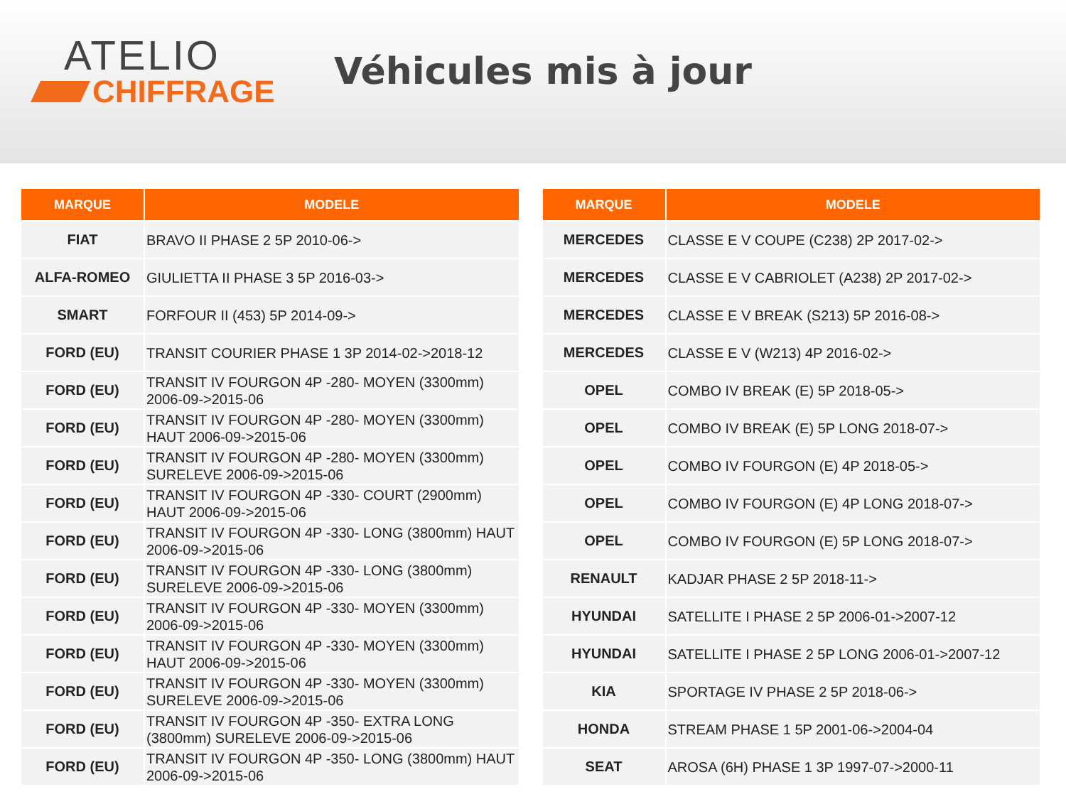ATELIO
CHIFFRAGE
Véhicules mis à jour
| MARQUE | MODELE |
| --- | --- |
| FIAT | BRAVO II PHASE 2 5P 2010-06-> |
| ALFA-ROMEO | GIULIETTA II PHASE 3 5P 2016-03-> |
| SMART | FORFOUR II (453) 5P 2014-09-> |
| FORD (EU) | TRANSIT COURIER PHASE 1 3P 2014-02->2018-12 |
| FORD (EU) | TRANSIT IV FOURGON 4P -280- MOYEN (3300mm) 2006-09->2015-06 |
| FORD (EU) | TRANSIT IV FOURGON 4P -280- MOYEN (3300mm) HAUT 2006-09->2015-06 |
| FORD (EU) | TRANSIT IV FOURGON 4P -280- MOYEN (3300mm) SURELEVE 2006-09->2015-06 |
| FORD (EU) | TRANSIT IV FOURGON 4P -330- COURT (2900mm) HAUT 2006-09->2015-06 |
| FORD (EU) | TRANSIT IV FOURGON 4P -330- LONG (3800mm) HAUT 2006-09->2015-06 |
| FORD (EU) | TRANSIT IV FOURGON 4P -330- LONG (3800mm) SURELEVE 2006-09->2015-06 |
| FORD (EU) | TRANSIT IV FOURGON 4P -330- MOYEN (3300mm) 2006-09->2015-06 |
| FORD (EU) | TRANSIT IV FOURGON 4P -330- MOYEN (3300mm) HAUT 2006-09->2015-06 |
| FORD (EU) | TRANSIT IV FOURGON 4P -330- MOYEN (3300mm) SURELEVE 2006-09->2015-06 |
| FORD (EU) | TRANSIT IV FOURGON 4P -350- EXTRA LONG (3800mm) SURELEVE 2006-09->2015-06 |
| FORD (EU) | TRANSIT IV FOURGON 4P -350- LONG (3800mm) HAUT 2006-09->2015-06 |
| MARQUE | MODELE |
| --- | --- |
| MERCEDES | CLASSE E V COUPE (C238) 2P 2017-02-> |
| MERCEDES | CLASSE E V CABRIOLET (A238) 2P 2017-02-> |
| MERCEDES | CLASSE E V BREAK (S213) 5P 2016-08-> |
| MERCEDES | CLASSE E V (W213) 4P 2016-02-> |
| OPEL | COMBO IV BREAK (E) 5P 2018-05-> |
| OPEL | COMBO IV BREAK (E) 5P LONG 2018-07-> |
| OPEL | COMBO IV FOURGON (E) 4P 2018-05-> |
| OPEL | COMBO IV FOURGON (E) 4P LONG 2018-07-> |
| OPEL | COMBO IV FOURGON (E) 5P LONG 2018-07-> |
| RENAULT | KADJAR PHASE 2 5P 2018-11-> |
| HYUNDAI | SATELLITE I PHASE 2 5P 2006-01->2007-12 |
| HYUNDAI | SATELLITE I PHASE 2 5P LONG 2006-01->2007-12 |
| KIA | SPORTAGE IV PHASE 2 5P 2018-06-> |
| HONDA | STREAM PHASE 1 5P 2001-06->2004-04 |
| SEAT | AROSA (6H) PHASE 1 3P 1997-07->2000-11 |